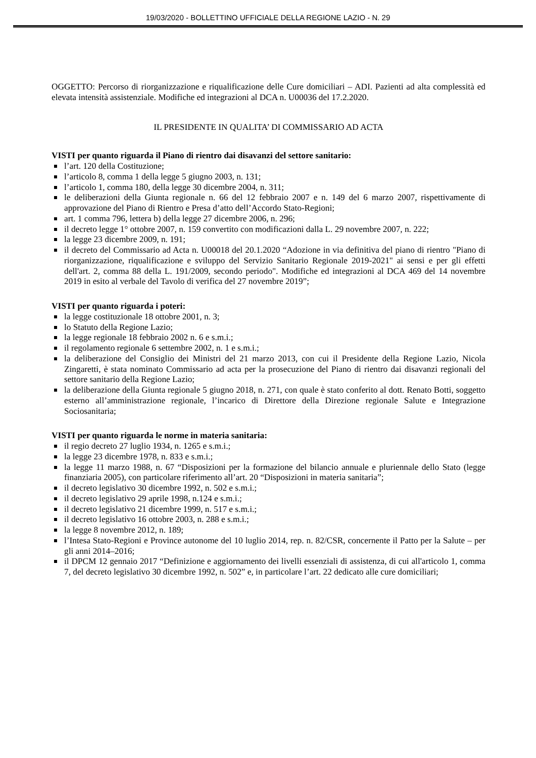19/03/2020 - BOLLETTINO UFFICIALE DELLA REGIONE LAZIO - N. 29
OGGETTO: Percorso di riorganizzazione e riqualificazione delle Cure domiciliari – ADI. Pazienti ad alta complessità ed elevata intensità assistenziale. Modifiche ed integrazioni al DCA n. U00036 del 17.2.2020.
IL PRESIDENTE IN QUALITA’ DI COMMISSARIO AD ACTA
VISTI per quanto riguarda il Piano di rientro dai disavanzi del settore sanitario:
l’art. 120 della Costituzione;
l’articolo 8, comma 1 della legge 5 giugno 2003, n. 131;
l’articolo 1, comma 180, della legge 30 dicembre 2004, n. 311;
le deliberazioni della Giunta regionale n. 66 del 12 febbraio 2007 e n. 149 del 6 marzo 2007, rispettivamente di approvazione del Piano di Rientro e Presa d’atto dell’Accordo Stato-Regioni;
art. 1 comma 796, lettera b) della legge 27 dicembre 2006, n. 296;
il decreto legge 1° ottobre 2007, n. 159 convertito con modificazioni dalla L. 29 novembre 2007, n. 222;
la legge 23 dicembre 2009, n. 191;
il decreto del Commissario ad Acta n. U00018 del 20.1.2020 “Adozione in via definitiva del piano di rientro "Piano di riorganizzazione, riqualificazione e sviluppo del Servizio Sanitario Regionale 2019-2021" ai sensi e per gli effetti dell'art. 2, comma 88 della L. 191/2009, secondo periodo". Modifiche ed integrazioni al DCA 469 del 14 novembre 2019 in esito al verbale del Tavolo di verifica del 27 novembre 2019”;
VISTI per quanto riguarda i poteri:
la legge costituzionale 18 ottobre 2001, n. 3;
lo Statuto della Regione Lazio;
la legge regionale 18 febbraio 2002 n. 6 e s.m.i.;
il regolamento regionale 6 settembre 2002, n. 1 e s.m.i.;
la deliberazione del Consiglio dei Ministri del 21 marzo 2013, con cui il Presidente della Regione Lazio, Nicola Zingaretti, è stata nominato Commissario ad acta per la prosecuzione del Piano di rientro dai disavanzi regionali del settore sanitario della Regione Lazio;
la deliberazione della Giunta regionale 5 giugno 2018, n. 271, con quale è stato conferito al dott. Renato Botti, soggetto esterno all’amministrazione regionale, l’incarico di Direttore della Direzione regionale Salute e Integrazione Sociosanitaria;
VISTI per quanto riguarda le norme in materia sanitaria:
il regio decreto 27 luglio 1934, n. 1265 e s.m.i.;
la legge 23 dicembre 1978, n. 833 e s.m.i.;
la legge 11 marzo 1988, n. 67 “Disposizioni per la formazione del bilancio annuale e pluriennale dello Stato (legge finanziaria 2005), con particolare riferimento all’art. 20 “Disposizioni in materia sanitaria”;
il decreto legislativo 30 dicembre 1992, n. 502 e s.m.i.;
il decreto legislativo 29 aprile 1998, n.124 e s.m.i.;
il decreto legislativo 21 dicembre 1999, n. 517 e s.m.i.;
il decreto legislativo 16 ottobre 2003, n. 288 e s.m.i.;
la legge 8 novembre 2012, n. 189;
l’Intesa Stato-Regioni e Province autonome del 10 luglio 2014, rep. n. 82/CSR, concernente il Patto per la Salute – per gli anni 2014–2016;
il DPCM 12 gennaio 2017 “Definizione e aggiornamento dei livelli essenziali di assistenza, di cui all'articolo 1, comma 7, del decreto legislativo 30 dicembre 1992, n. 502” e, in particolare l’art. 22 dedicato alle cure domiciliari;